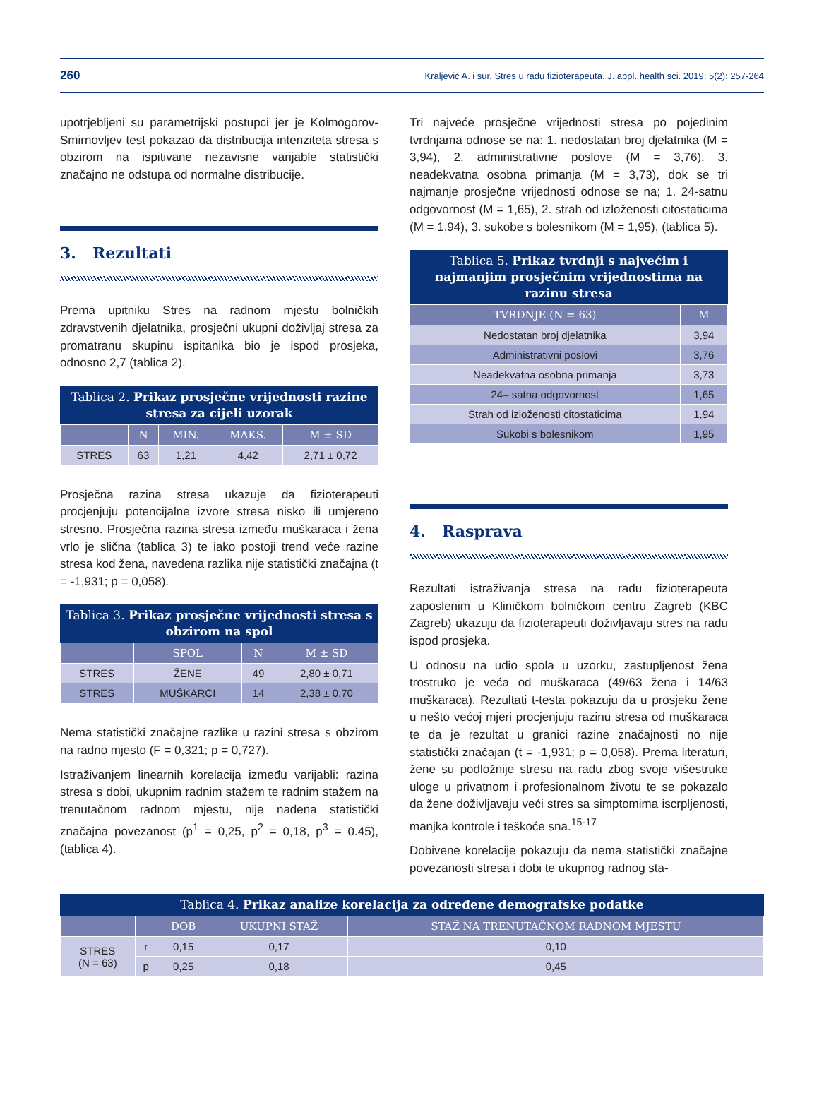260 Kraljević A. i sur. Stres u radu fizioterapeuta. J. appl. health sci. 2019; 5(2): 257-264
upotrjebljeni su parametrijski postupci jer je Kolmogorov-Smirnovljev test pokazao da distribucija intenziteta stresa s obzirom na ispitivane nezavisne varijable statistički značajno ne odstupa od normalne distribucije.
3. Rezultati
Prema upitniku Stres na radnom mjestu bolničkih zdravstvenih djelatnika, prosječni ukupni doživljaj stresa za promatranu skupinu ispitanika bio je ispod prosjeka, odnosno 2,7 (tablica 2).
Tablica 2. Prikaz prosječne vrijednosti razine stresa za cijeli uzorak
| | N | MIN. | MAKS. | M ± SD |
| --- | --- | --- | --- | --- |
| STRES | 63 | 1,21 | 4,42 | 2,71 ± 0,72 |
Prosječna razina stresa ukazuje da fizioterapeuti procjenjuju potencijalne izvore stresa nisko ili umjereno stresno. Prosječna razina stresa između muškaraca i žena vrlo je slična (tablica 3) te iako postoji trend veće razine stresa kod žena, navedena razlika nije statistički značajna (t = -1,931; p = 0,058).
Tablica 3. Prikaz prosječne vrijednosti stresa s obzirom na spol
| | SPOL | N | M ± SD |
| --- | --- | --- | --- |
| STRES | ŽENE | 49 | 2,80 ± 0,71 |
| STRES | MUŠKARCI | 14 | 2,38 ± 0,70 |
Nema statistički značajne razlike u razini stresa s obzirom na radno mjesto (F = 0,321; p = 0,727).
Istraživanjem linearnih korelacija između varijabli: razina stresa s dobi, ukupnim radnim stažem te radnim stažem na trenutačnom radnom mjestu, nije nađena statistički značajna povezanost (p<sup>1</sup> = 0,25, p<sup>2</sup> = 0,18, p<sup>3</sup> = 0.45), (tablica 4).
Tri najveće prosječne vrijednosti stresa po pojedinim tvrdnjama odnose se na: 1. nedostatan broj djelatnika (M = 3,94), 2. administrativne poslove (M = 3,76), 3. neadekvatna osobna primanja (M = 3,73), dok se tri najmanje prosječne vrijednosti odnose se na; 1. 24-satnu odgovornost (M = 1,65), 2. strah od izloženosti citostaticima (M = 1,94), 3. sukobe s bolesnikom (M = 1,95), (tablica 5).
Tablica 5. Prikaz tvrdnji s najvećim i najmanjim prosječnim vrijednostima na razinu stresa
| TVRDNJE (N = 63) | M |
| --- | --- |
| Nedostatan broj djelatnika | 3,94 |
| Administrativni poslovi | 3,76 |
| Neadekvatna osobna primanja | 3,73 |
| 24– satna odgovornost | 1,65 |
| Strah od izloženosti citostaticima | 1,94 |
| Sukobi s bolesnikom | 1,95 |
4. Rasprava
Rezultati istraživanja stresa na radu fizioterapeuta zaposlenim u Kliničkom bolničkom centru Zagreb (KBC Zagreb) ukazuju da fizioterapeuti doživljavaju stres na radu ispod prosjeka.
U odnosu na udio spola u uzorku, zastupljenost žena trostruko je veća od muškaraca (49/63 žena i 14/63 muškaraca). Rezultati t-testa pokazuju da u prosjeku žene u nešto većoj mjeri procjenjuju razinu stresa od muškaraca te da je rezultat u granici razine značajnosti no nije statistički značajan (t = -1,931; p = 0,058). Prema literaturi, žene su podložnije stresu na radu zbog svoje višestruke uloge u privatnom i profesionalnom životu te se pokazalo da žene doživljavaju veći stres sa simptomima iscrpljenosti, manjka kontrole i teškoće sna.<sup>15-17</sup>
Dobivene korelacije pokazuju da nema statistički značajne povezanosti stresa i dobi te ukupnog radnog sta-
Tablica 4. Prikaz analize korelacija za određene demografske podatke
| | | DOB | UKUPNI STAŽ | STAŽ NA TRENUTAČNOM RADNOM MJESTU |
| --- | --- | --- | --- | --- |
| STRES (N = 63) | r | 0,15 | 0,17 | 0,10 |
| | p | 0,25 | 0,18 | 0,45 |